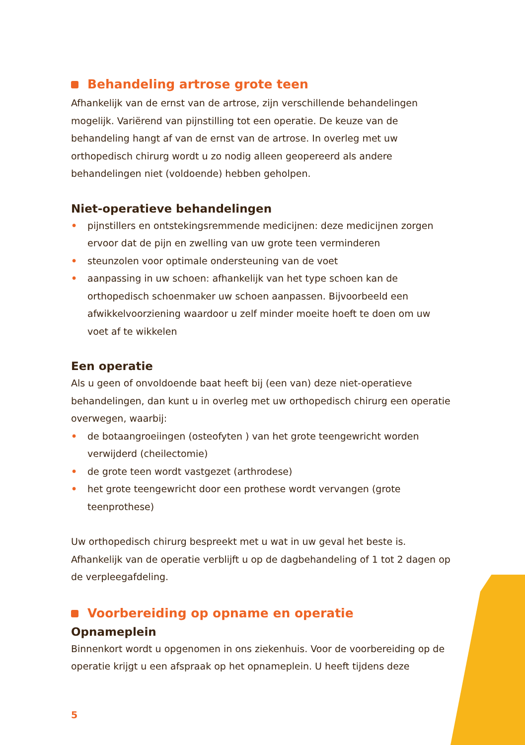Behandeling artrose grote teen
Afhankelijk van de ernst van de artrose, zijn verschillende behandelingen mogelijk. Variërend van pijnstilling tot een operatie. De keuze van de behandeling hangt af van de ernst van de artrose. In overleg met uw orthopedisch chirurg wordt u zo nodig alleen geopereerd als andere behandelingen niet (voldoende) hebben geholpen.
Niet-operatieve behandelingen
• pijnstillers en ontstekingsremmende medicijnen: deze medicijnen zorgen ervoor dat de pijn en zwelling van uw grote teen verminderen
• steunzolen voor optimale ondersteuning van de voet
• aanpassing in uw schoen: afhankelijk van het type schoen kan de orthopedisch schoenmaker uw schoen aanpassen. Bijvoorbeeld een afwikkelvoorziening waardoor u zelf minder moeite hoeft te doen om uw voet af te wikkelen
Een operatie
Als u geen of onvoldoende baat heeft bij (een van) deze niet-operatieve behandelingen, dan kunt u in overleg met uw orthopedisch chirurg een operatie overwegen, waarbij:
• de botaangroeiingen (osteofyten ) van het grote teengewricht worden verwijderd (cheilectomie)
• de grote teen wordt vastgezet (arthrodese)
• het grote teengewricht door een prothese wordt vervangen (grote teenprothese)
Uw orthopedisch chirurg bespreekt met u wat in uw geval het beste is. Afhankelijk van de operatie verblijft u op de dagbehandeling of 1 tot 2 dagen op de verpleegafdeling.
Voorbereiding op opname en operatie
Opnameplein
Binnenkort wordt u opgenomen in ons ziekenhuis. Voor de voorbereiding op de operatie krijgt u een afspraak op het opnameplein. U heeft tijdens deze
5